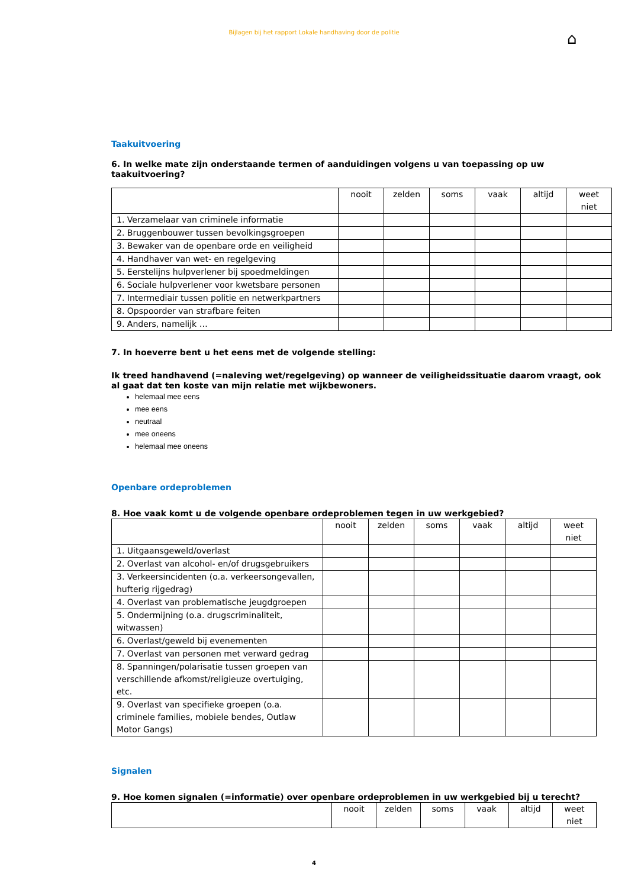Bijlagen bij het rapport Lokale handhaving door de politie
⌂
Taakuitvoering
6. In welke mate zijn onderstaande termen of aanduidingen volgens u van toepassing op uw taakuitvoering?
| | nooit | zelden | soms | vaak | altijd | weet niet |
| 1. Verzamelaar van criminele informatie | | | | | | |
| 2. Bruggenbouwer tussen bevolkingsgroepen | | | | | | |
| 3. Bewaker van de openbare orde en veiligheid | | | | | | |
| 4. Handhaver van wet- en regelgeving | | | | | | |
| 5. Eerstelijns hulpverlener bij spoedmeldingen | | | | | | |
| 6. Sociale hulpverlener voor kwetsbare personen | | | | | | |
| 7. Intermediair tussen politie en netwerkpartners | | | | | | |
| 8. Opspoorder van strafbare feiten | | | | | | |
| 9. Anders, namelijk … | | | | | | |
7. In hoeverre bent u het eens met de volgende stelling:
Ik treed handhavend (=naleving wet/regelgeving) op wanneer de veiligheidssituatie daarom vraagt, ook al gaat dat ten koste van mijn relatie met wijkbewoners.
helemaal mee eens
mee eens
neutraal
mee oneens
helemaal mee oneens
Openbare ordeproblemen
8. Hoe vaak komt u de volgende openbare ordeproblemen tegen in uw werkgebied?
| | nooit | zelden | soms | vaak | altijd | weet niet |
| 1. Uitgaansgeweld/overlast | | | | | | |
| 2. Overlast van alcohol- en/of drugsgebruikers | | | | | | |
| 3. Verkeersincidenten (o.a. verkeersongevallen, hufterig rijgedrag) | | | | | | |
| 4. Overlast van problematische jeugdgroepen | | | | | | |
| 5. Ondermijning (o.a. drugscriminaliteit, witwassen) | | | | | | |
| 6. Overlast/geweld bij evenementen | | | | | | |
| 7. Overlast van personen met verward gedrag | | | | | | |
| 8. Spanningen/polarisatie tussen groepen van verschillende afkomst/religieuze overtuiging, etc. | | | | | | |
| 9. Overlast van specifieke groepen (o.a. criminele families, mobiele bendes, Outlaw Motor Gangs) | | | | | | |
Signalen
9. Hoe komen signalen (=informatie) over openbare ordeproblemen in uw werkgebied bij u terecht?
| | nooit | zelden | soms | vaak | altijd | weet niet |
4